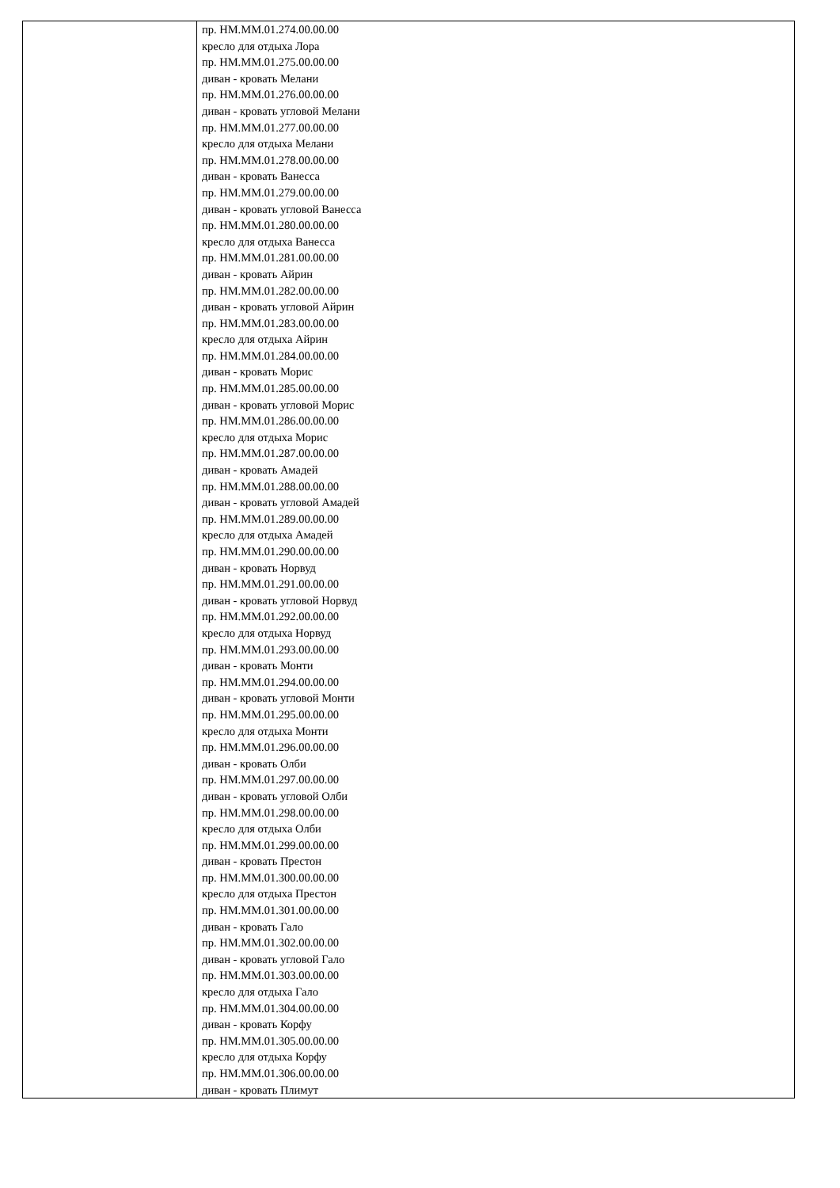| | пр. НМ.ММ.01.274.00.00.00 кресло для отдыха Лора пр. НМ.ММ.01.275.00.00.00 диван - кровать Мелани пр. НМ.ММ.01.276.00.00.00 диван - кровать угловой Мелани пр. НМ.ММ.01.277.00.00.00 кресло для отдыха Мелани пр. НМ.ММ.01.278.00.00.00 диван - кровать Ванесса пр. НМ.ММ.01.279.00.00.00 диван - кровать угловой Ванесса пр. НМ.ММ.01.280.00.00.00 кресло для отдыха Ванесса пр. НМ.ММ.01.281.00.00.00 диван - кровать Айрин пр. НМ.ММ.01.282.00.00.00 диван - кровать угловой Айрин пр. НМ.ММ.01.283.00.00.00 кресло для отдыха Айрин пр. НМ.ММ.01.284.00.00.00 диван - кровать Морис пр. НМ.ММ.01.285.00.00.00 диван - кровать угловой Морис пр. НМ.ММ.01.286.00.00.00 кресло для отдыха Морис пр. НМ.ММ.01.287.00.00.00 диван - кровать Амадей пр. НМ.ММ.01.288.00.00.00 диван - кровать угловой Амадей пр. НМ.ММ.01.289.00.00.00 кресло для отдыха Амадей пр. НМ.ММ.01.290.00.00.00 диван - кровать Норвуд пр. НМ.ММ.01.291.00.00.00 диван - кровать угловой Норвуд пр. НМ.ММ.01.292.00.00.00 кресло для отдыха Норвуд пр. НМ.ММ.01.293.00.00.00 диван - кровать Монти пр. НМ.ММ.01.294.00.00.00 диван - кровать угловой Монти пр. НМ.ММ.01.295.00.00.00 кресло для отдыха Монти пр. НМ.ММ.01.296.00.00.00 диван - кровать Олби пр. НМ.ММ.01.297.00.00.00 диван - кровать угловой Олби пр. НМ.ММ.01.298.00.00.00 кресло для отдыха Олби пр. НМ.ММ.01.299.00.00.00 диван - кровать Престон пр. НМ.ММ.01.300.00.00.00 кресло для отдыха Престон пр. НМ.ММ.01.301.00.00.00 диван - кровать Гало пр. НМ.ММ.01.302.00.00.00 диван - кровать угловой Гало пр. НМ.ММ.01.303.00.00.00 кресло для отдыха Гало пр. НМ.ММ.01.304.00.00.00 диван - кровать Корфу пр. НМ.ММ.01.305.00.00.00 кресло для отдыха Корфу пр. НМ.ММ.01.306.00.00.00 диван - кровать Плимут |